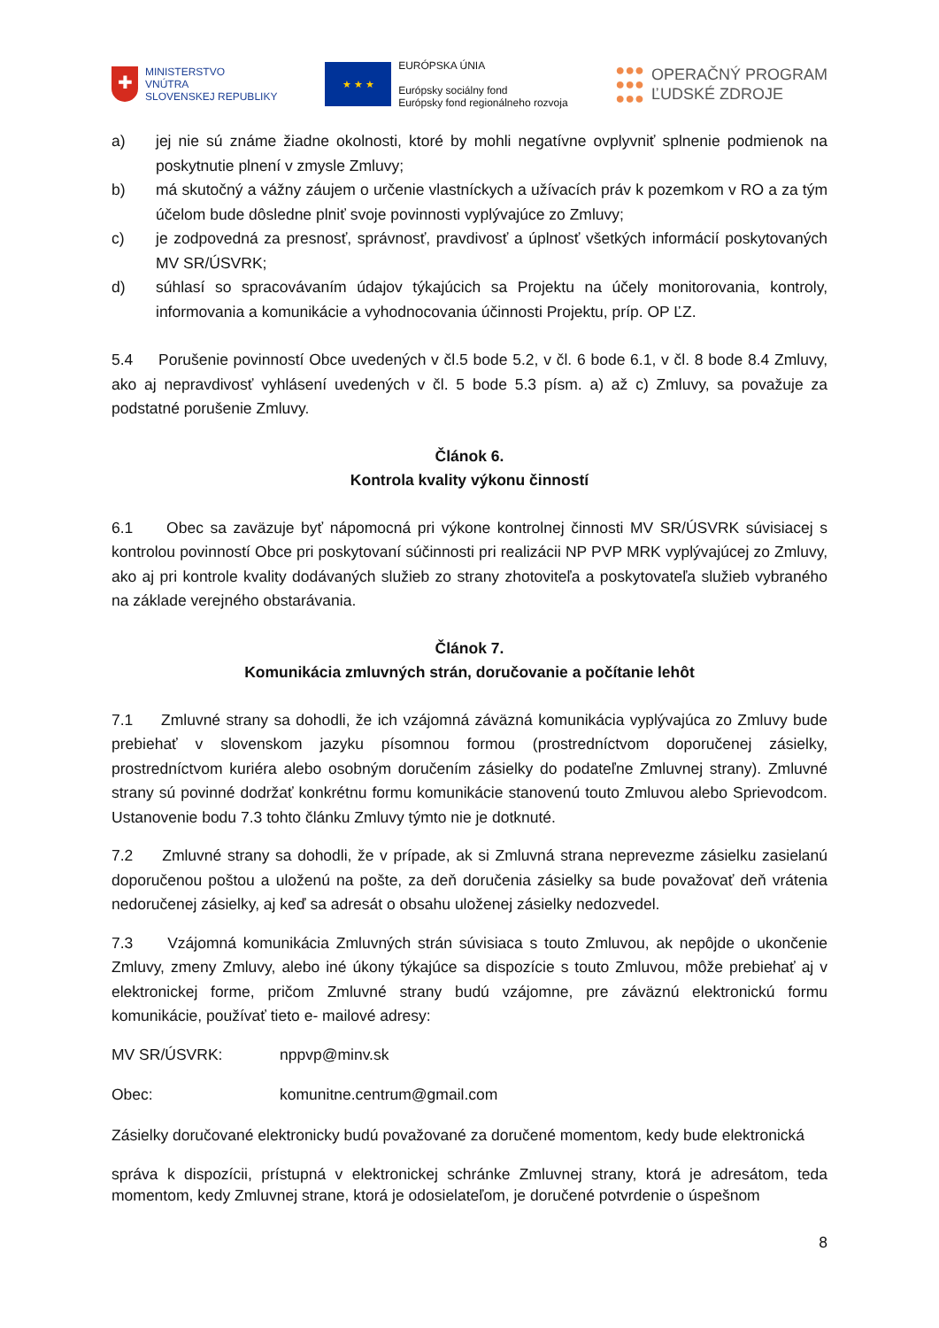✚
MINISTERSTVO
VNÚTRA
SLOVENSKEJ REPUBLIKY
★ ★ ★
EURÓPSKA ÚNIA
Európsky sociálny fond
Európsky fond regionálneho rozvoja
●●●
●●●
●●●
OPERAČNÝ PROGRAM
ĽUDSKÉ ZDROJE
a) jej nie sú známe žiadne okolnosti, ktoré by mohli negatívne ovplyvniť splnenie podmienok na poskytnutie plnení v zmysle Zmluvy;
b) má skutočný a vážny záujem o určenie vlastníckych a užívacích práv k pozemkom v RO a za tým účelom bude dôsledne plniť svoje povinnosti vyplývajúce zo Zmluvy;
c) je zodpovedná za presnosť, správnosť, pravdivosť a úplnosť všetkých informácií poskytovaných MV SR/ÚSVRK;
d) súhlasí so spracovávaním údajov týkajúcich sa Projektu na účely monitorovania, kontroly, informovania a komunikácie a vyhodnocovania účinnosti Projektu, príp. OP ĽZ.
5.4 Porušenie povinností Obce uvedených v čl.5 bode 5.2, v čl. 6 bode 6.1, v čl. 8 bode 8.4 Zmluvy, ako aj nepravdivosť vyhlásení uvedených v čl. 5 bode 5.3 písm. a) až c) Zmluvy, sa považuje za podstatné porušenie Zmluvy.
Článok 6.
Kontrola kvality výkonu činností
6.1 Obec sa zaväzuje byť nápomocná pri výkone kontrolnej činnosti MV SR/ÚSVRK súvisiacej s kontrolou povinností Obce pri poskytovaní súčinnosti pri realizácii NP PVP MRK vyplývajúcej zo Zmluvy, ako aj pri kontrole kvality dodávaných služieb zo strany zhotoviteľa a poskytovateľa služieb vybraného na základe verejného obstarávania.
Článok 7.
Komunikácia zmluvných strán, doručovanie a počítanie lehôt
7.1 Zmluvné strany sa dohodli, že ich vzájomná záväzná komunikácia vyplývajúca zo Zmluvy bude prebiehať v slovenskom jazyku písomnou formou (prostredníctvom doporučenej zásielky, prostredníctvom kuriéra alebo osobným doručením zásielky do podateľne Zmluvnej strany). Zmluvné strany sú povinné dodržať konkrétnu formu komunikácie stanovenú touto Zmluvou alebo Sprievodcom. Ustanovenie bodu 7.3 tohto článku Zmluvy týmto nie je dotknuté.
7.2 Zmluvné strany sa dohodli, že v prípade, ak si Zmluvná strana neprevezme zásielku zasielanú doporučenou poštou a uloženú na pošte, za deň doručenia zásielky sa bude považovať deň vrátenia nedoručenej zásielky, aj keď sa adresát o obsahu uloženej zásielky nedozvedel.
7.3 Vzájomná komunikácia Zmluvných strán súvisiaca s touto Zmluvou, ak nepôjde o ukončenie Zmluvy, zmeny Zmluvy, alebo iné úkony týkajúce sa dispozície s touto Zmluvou, môže prebiehať aj v elektronickej forme, pričom Zmluvné strany budú vzájomne, pre záväznú elektronickú formu komunikácie, používať tieto e- mailové adresy:
MV SR/ÚSVRK: nppvp@minv.sk
Obec: komunitne.centrum@gmail.com
Zásielky doručované elektronicky budú považované za doručené momentom, kedy bude elektronická
správa k dispozícii, prístupná v elektronickej schránke Zmluvnej strany, ktorá je adresátom, teda momentom, kedy Zmluvnej strane, ktorá je odosielateľom, je doručené potvrdenie o úspešnom
8